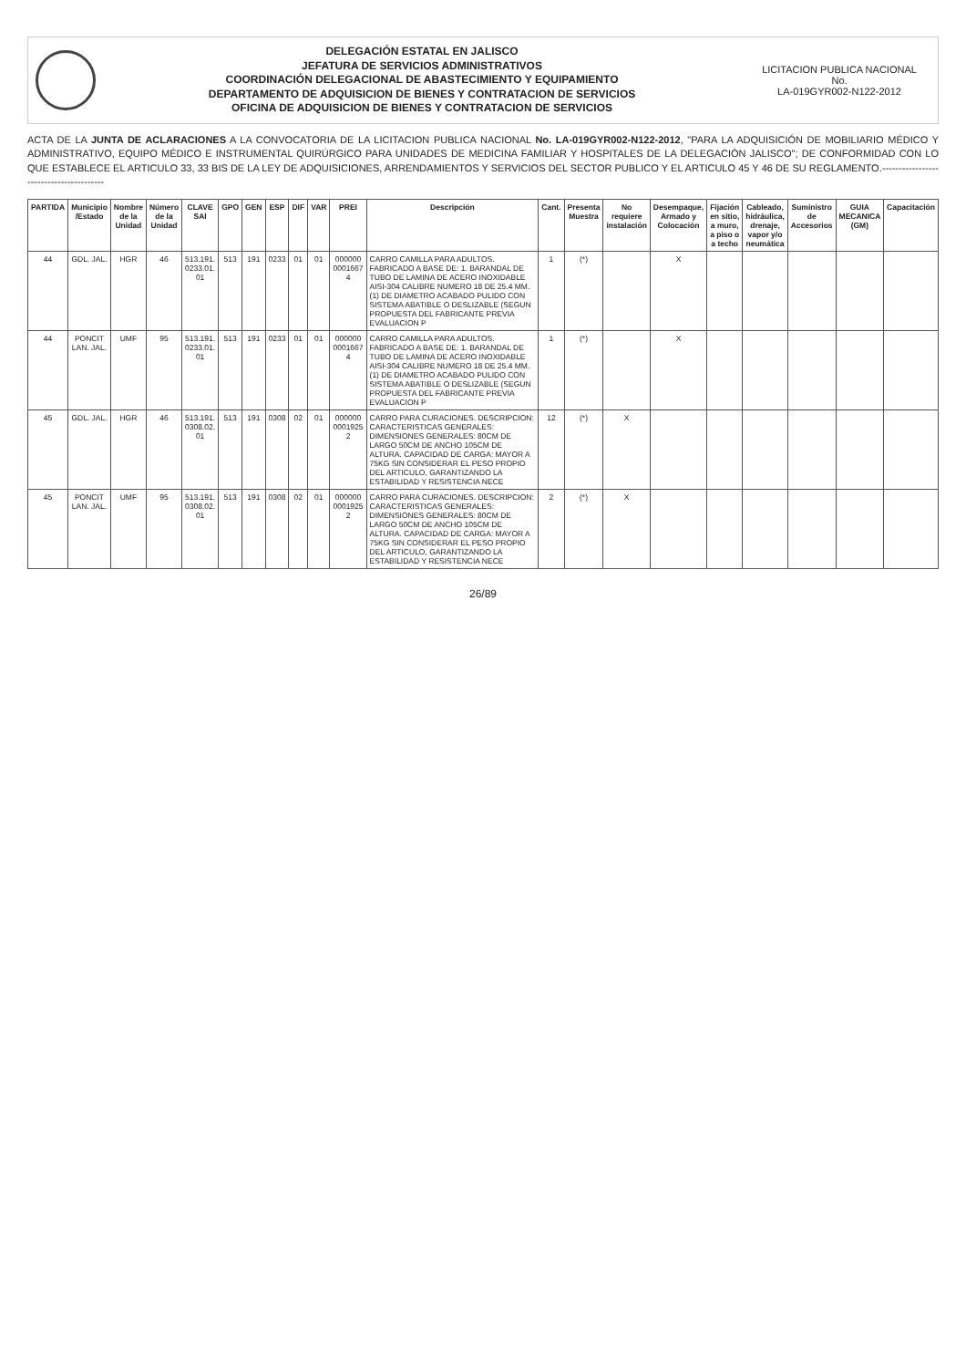DELEGACIÓN ESTATAL EN JALISCO
JEFATURA DE SERVICIOS ADMINISTRATIVOS
COORDINACIÓN DELEGACIONAL DE ABASTECIMIENTO Y EQUIPAMIENTO
DEPARTAMENTO DE ADQUISICION DE BIENES Y CONTRATACION DE SERVICIOS
OFICINA DE ADQUISICION DE BIENES Y CONTRATACION DE SERVICIOS
LICITACION PUBLICA NACIONAL
No.
LA-019GYR002-N122-2012
ACTA DE LA JUNTA DE ACLARACIONES A LA CONVOCATORIA DE LA LICITACION PUBLICA NACIONAL No. LA-019GYR002-N122-2012, "PARA LA ADQUISICIÓN DE MOBILIARIO MÉDICO Y ADMINISTRATIVO, EQUIPO MÉDICO E INSTRUMENTAL QUIRÚRGICO PARA UNIDADES DE MEDICINA FAMILIAR Y HOSPITALES DE LA DELEGACIÓN JALISCO"; DE CONFORMIDAD CON LO QUE ESTABLECE EL ARTICULO 33, 33 BIS DE LA LEY DE ADQUISICIONES, ARRENDAMIENTOS Y SERVICIOS DEL SECTOR PUBLICO Y EL ARTICULO 45 Y 46 DE SU REGLAMENTO.----------------------------------------
| PARTIDA | Municipio /Estado | Nombre de la Unidad | Número de la Unidad | CLAVE SAI | GPO | GEN | ESP | DIF | VAR | PREI | Descripción | Cant. | Presenta Muestra | No requiere instalación | Desempaque, Armado y Colocación | Fijación en sitio, a muro, a piso o a techo | Cableado, hidráulica, drenaje, vapor y/o neumática | Suministro de Accesorios | GUIA MECANICA (GM) | Capacitación |
| --- | --- | --- | --- | --- | --- | --- | --- | --- | --- | --- | --- | --- | --- | --- | --- | --- | --- | --- | --- | --- |
| 44 | GDL. JAL. | HGR | 46 | 513.191. 0233.01. 01 | 513 | 191 | 0233 | 01 | 01 | 000000 0001667 4 | CARRO CAMILLA PARA ADULTOS. FABRICADO A BASE DE: 1. BARANDAL DE TUBO DE LAMINA DE ACERO INOXIDABLE AISI-304 CALIBRE NUMERO 18 DE 25.4 MM. (1) DE DIAMETRO ACABADO PULIDO CON SISTEMA ABATIBLE O DESLIZABLE (SEGUN PROPUESTA DEL FABRICANTE PREVIA EVALUACION P | 1 | (*) | | X | | | | | |
| 44 | PONCIT LAN. JAL. | UMF | 95 | 513.191. 0233.01. 01 | 513 | 191 | 0233 | 01 | 01 | 000000 0001667 4 | CARRO CAMILLA PARA ADULTOS. FABRICADO A BASE DE: 1. BARANDAL DE TUBO DE LAMINA DE ACERO INOXIDABLE AISI-304 CALIBRE NUMERO 18 DE 25.4 MM. (1) DE DIAMETRO ACABADO PULIDO CON SISTEMA ABATIBLE O DESLIZABLE (SEGUN PROPUESTA DEL FABRICANTE PREVIA EVALUACION P | 1 | (*) | | X | | | | | |
| 45 | GDL. JAL. | HGR | 46 | 513.191. 0308.02. 01 | 513 | 191 | 0308 | 02 | 01 | 000000 0001925 2 | CARRO PARA CURACIONES. DESCRIPCION: CARACTERISTICAS GENERALES: DIMENSIONES GENERALES: 80CM DE LARGO 50CM DE ANCHO 105CM DE ALTURA. CAPACIDAD DE CARGA: MAYOR A 75KG SIN CONSIDERAR EL PESO PROPIO DEL ARTICULO, GARANTIZANDO LA ESTABILIDAD Y RESISTENCIA NECE | 12 | (*) | X | | | | | | |
| 45 | PONCIT LAN. JAL. | UMF | 95 | 513.191. 0308.02. 01 | 513 | 191 | 0308 | 02 | 01 | 000000 0001925 2 | CARRO PARA CURACIONES. DESCRIPCION: CARACTERISTICAS GENERALES: DIMENSIONES GENERALES: 80CM DE LARGO 50CM DE ANCHO 105CM DE ALTURA. CAPACIDAD DE CARGA: MAYOR A 75KG SIN CONSIDERAR EL PESO PROPIO DEL ARTICULO, GARANTIZANDO LA ESTABILIDAD Y RESISTENCIA NECE | 2 | (*) | X | | | | | | |
26/89